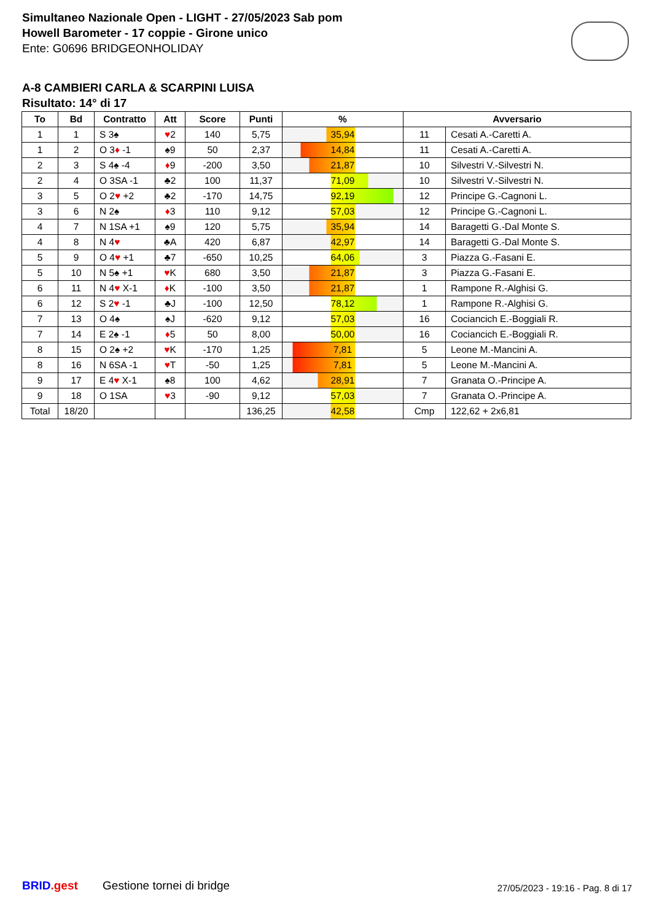Simultaneo Nazionale Open - LIGHT - 27/05/2023 Sab pom
Howell Barometer - 17 coppie - Girone unico
Ente: G0696 BRIDGEONHOLIDAY
A-8 CAMBIERI CARLA & SCARPINI LUISA
Risultato: 14° di 17
| To | Bd | Contratto | Att | Score | Punti | % | Avversario | |
| --- | --- | --- | --- | --- | --- | --- | --- | --- |
| 1 | 1 | S 3♠ | ♥ 2 | 140 | 5,75 | 35,94 | 11 | Cesati A.-Caretti A. |
| 1 | 2 | O 3 ♦ -1 | ♠9 | 50 | 2,37 | 14,84 | 11 | Cesati A.-Caretti A. |
| 2 | 3 | S 4♠ -4 | ♦ 9 | -200 | 3,50 | 21,87 | 10 | Silvestri V.-Silvestri N. |
| 2 | 4 | O 3SA -1 | ♣2 | 100 | 11,37 | 71,09 | 10 | Silvestri V.-Silvestri N. |
| 3 | 5 | O 2 ♥ +2 | ♣2 | -170 | 14,75 | 92,19 | 12 | Principe G.-Cagnoni L. |
| 3 | 6 | N 2♠ | ♦ 3 | 110 | 9,12 | 57,03 | 12 | Principe G.-Cagnoni L. |
| 4 | 7 | N 1SA +1 | ♠9 | 120 | 5,75 | 35,94 | 14 | Baragetti G.-Dal Monte S. |
| 4 | 8 | N 4 ♥ | ♣A | 420 | 6,87 | 42,97 | 14 | Baragetti G.-Dal Monte S. |
| 5 | 9 | O 4 ♥ +1 | ♣7 | -650 | 10,25 | 64,06 | 3 | Piazza G.-Fasani E. |
| 5 | 10 | N 5♠ +1 | ♥ K | 680 | 3,50 | 21,87 | 3 | Piazza G.-Fasani E. |
| 6 | 11 | N 4 ♥ X-1 | ♦ K | -100 | 3,50 | 21,87 | 1 | Rampone R.-Alghisi G. |
| 6 | 12 | S 2 ♥ -1 | ♣J | -100 | 12,50 | 78,12 | 1 | Rampone R.-Alghisi G. |
| 7 | 13 | O 4♠ | ♠J | -620 | 9,12 | 57,03 | 16 | Cociancich E.-Boggiali R. |
| 7 | 14 | E 2♠ -1 | ♦ 5 | 50 | 8,00 | 50,00 | 16 | Cociancich E.-Boggiali R. |
| 8 | 15 | O 2♠ +2 | ♥ K | -170 | 1,25 | 7,81 | 5 | Leone M.-Mancini A. |
| 8 | 16 | N 6SA -1 | ♥ T | -50 | 1,25 | 7,81 | 5 | Leone M.-Mancini A. |
| 9 | 17 | E 4 ♥ X-1 | ♠8 | 100 | 4,62 | 28,91 | 7 | Granata O.-Principe A. |
| 9 | 18 | O 1SA | ♥ 3 | -90 | 9,12 | 57,03 | 7 | Granata O.-Principe A. |
| Total | 18/20 | | | | 136,25 | 42,58 | Cmp | 122,62 + 2x6,81 |
BRID.gest Gestione tornei di bridge 27/05/2023 - 19:16 - Pag. 8 di 17